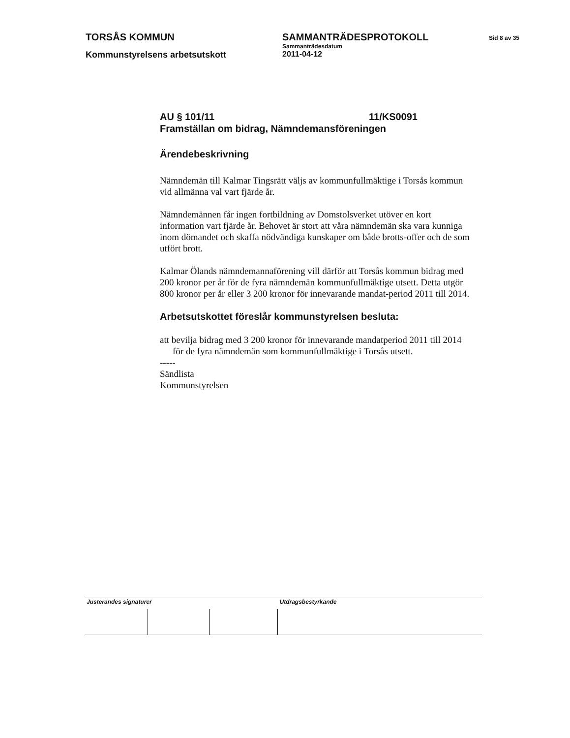TORSÅS KOMMUN SAMMANTRÄDESPROTOKOLL
Sid 8 av 35
Sammanträdesdatum
Kommunstyrelsens arbetsutskott 2011-04-12
AU § 101/11 11/KS0091
Framställan om bidrag, Nämndemansföreningen
Ärendebeskrivning
Nämndemän till Kalmar Tingsrätt väljs av kommunfullmäktige i Torsås kommun vid allmänna val vart fjärde år.
Nämndemännen får ingen fortbildning av Domstolsverket utöver en kort information vart fjärde år. Behovet är stort att våra nämndemän ska vara kunniga inom dömandet och skaffa nödvändiga kunskaper om både brotts-offer och de som utfört brott.
Kalmar Ölands nämndemannaförening vill därför att Torsås kommun bidrag med 200 kronor per år för de fyra nämndemän kommunfullmäktige utsett. Detta utgör 800 kronor per år eller 3 200 kronor för innevarande mandat-period 2011 till 2014.
Arbetsutskottet föreslår kommunstyrelsen besluta:
att bevilja bidrag med 3 200 kronor för innevarande mandatperiod 2011 till 2014 för de fyra nämndemän som kommunfullmäktige i Torsås utsett.
-----
Sändlista
Kommunstyrelsen
| Justerandes signaturer | | | Utdragsbestyrkande |